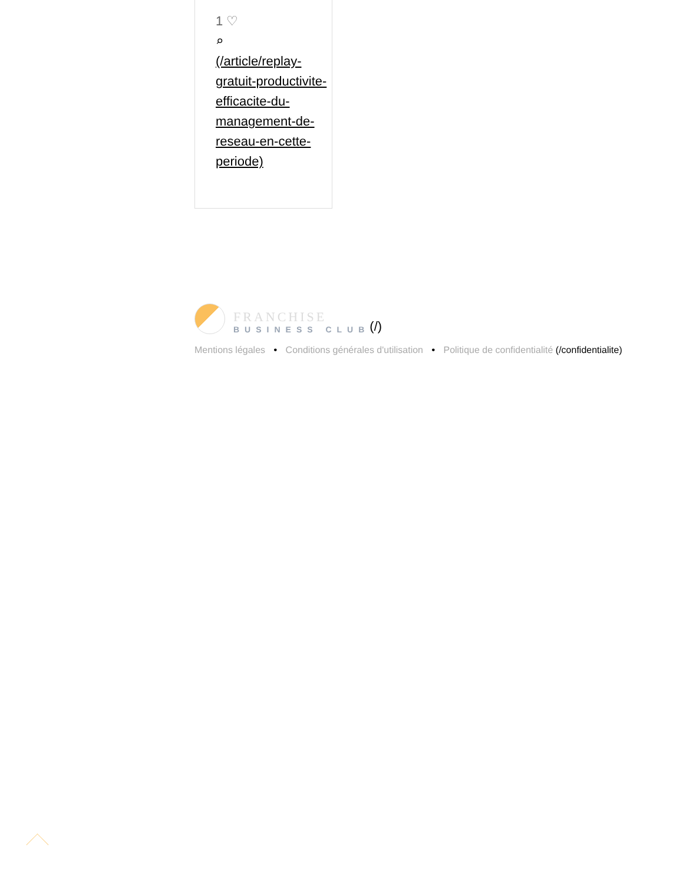1 ♡
⌕
(/article/replay-gratuit-productivite-efficacite-du-management-de-reseau-en-cette-periode)
FRANCHISE
BUSINESS CLUB
(/)
Mentions légales • Conditions générales d'utilisation • Politique de confidentialité (/confidentialite)